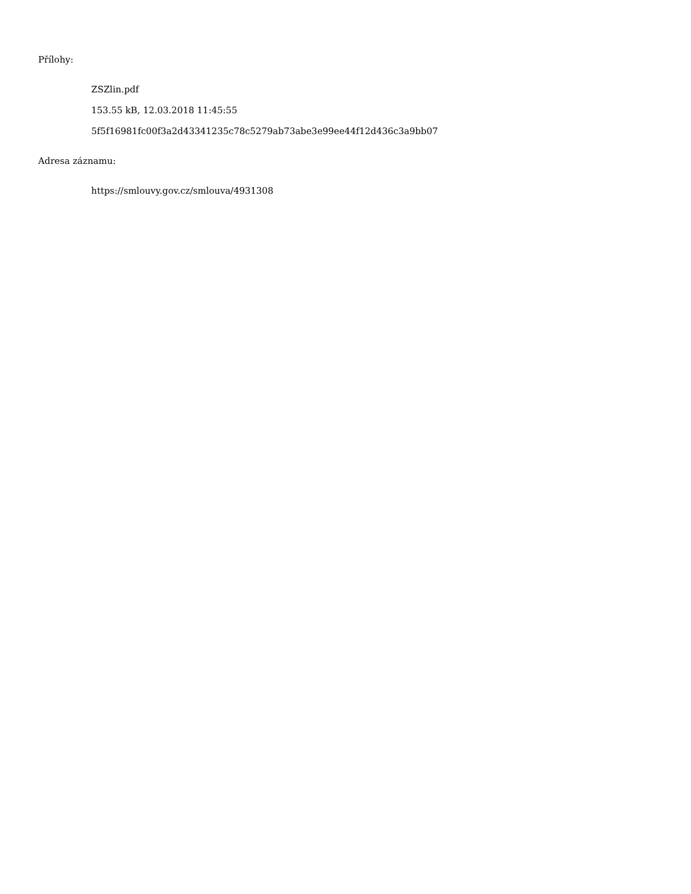Přílohy:
ZSZlin.pdf
153.55 kB, 12.03.2018 11:45:55
5f5f16981fc00f3a2d43341235c78c5279ab73abe3e99ee44f12d436c3a9bb07
Adresa záznamu:
https://smlouvy.gov.cz/smlouva/4931308